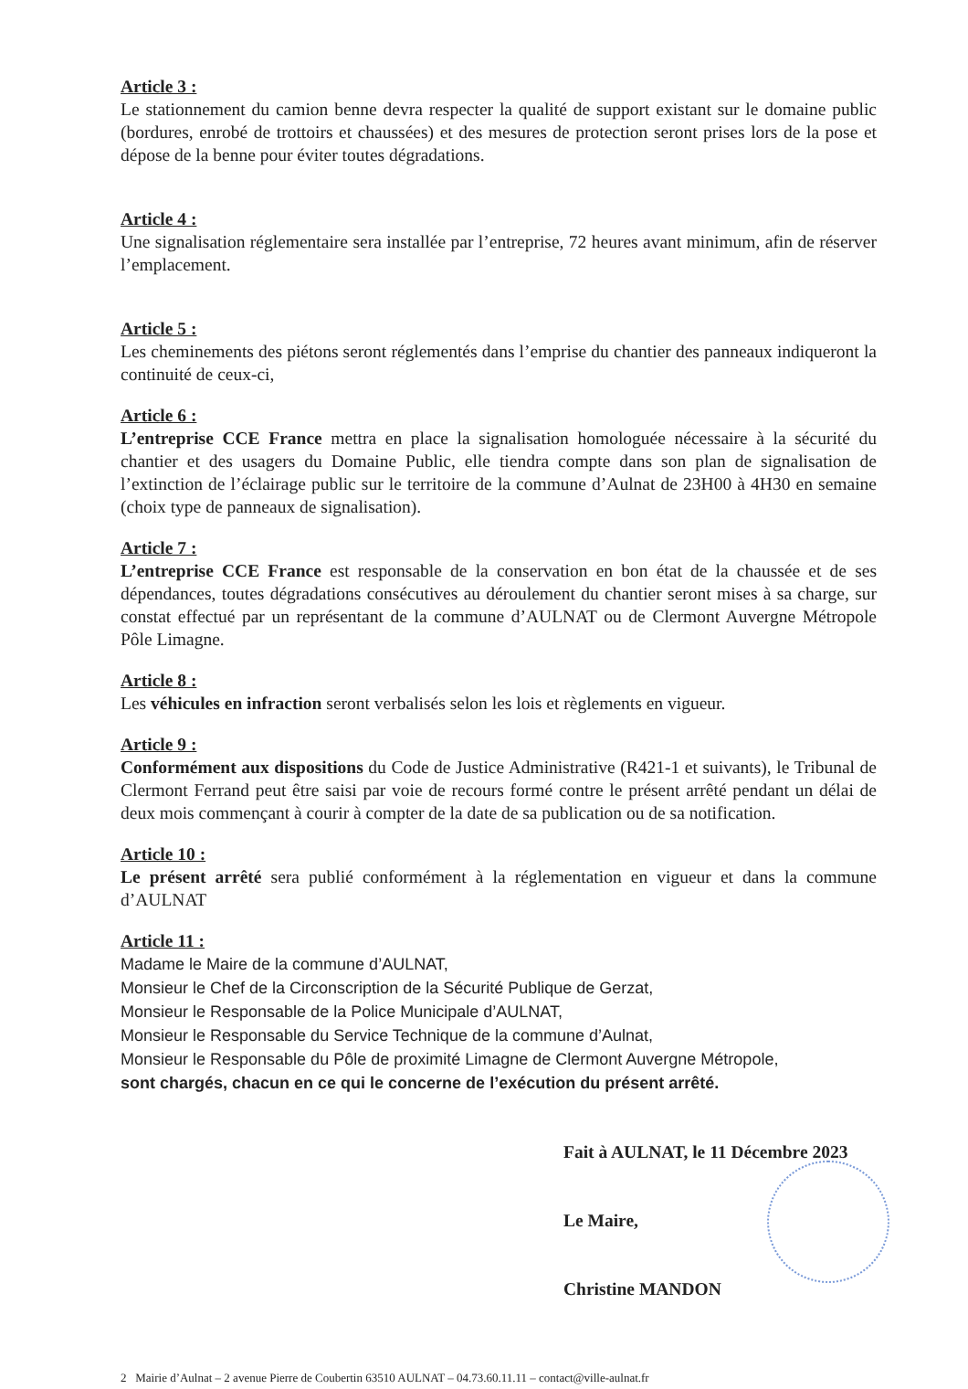Article 3 :
Le stationnement du camion benne devra respecter la qualité de support existant sur le domaine public (bordures, enrobé de trottoirs et chaussées) et des mesures de protection seront prises lors de la pose et dépose de la benne pour éviter toutes dégradations.
Article 4 :
Une signalisation réglementaire sera installée par l’entreprise, 72 heures avant minimum, afin de réserver l’emplacement.
Article 5 :
Les cheminements des piétons seront réglementés dans l’emprise du chantier des panneaux indiqueront la continuité de ceux-ci,
Article 6 :
L’entreprise CCE France mettra en place la signalisation homologuée nécessaire à la sécurité du chantier et des usagers du Domaine Public, elle tiendra compte dans son plan de signalisation de l’extinction de l’éclairage public sur le territoire de la commune d’Aulnat de 23H00 à 4H30 en semaine (choix type de panneaux de signalisation).
Article 7 :
L’entreprise CCE France est responsable de la conservation en bon état de la chaussée et de ses dépendances, toutes dégradations consécutives au déroulement du chantier seront mises à sa charge, sur constat effectué par un représentant de la commune d’AULNAT ou de Clermont Auvergne Métropole Pôle Limagne.
Article 8 :
Les véhicules en infraction seront verbalisés selon les lois et règlements en vigueur.
Article 9 :
Conformément aux dispositions du Code de Justice Administrative (R421-1 et suivants), le Tribunal de Clermont Ferrand peut être saisi par voie de recours formé contre le présent arrêté pendant un délai de deux mois commençant à courir à compter de la date de sa publication ou de sa notification.
Article 10 :
Le présent arrêté sera publié conformément à la réglementation en vigueur et dans la commune d’AULNAT
Article 11 :
Madame le Maire de la commune d’AULNAT,
Monsieur le Chef de la Circonscription de la Sécurité Publique de Gerzat,
Monsieur le Responsable de la Police Municipale d’AULNAT,
Monsieur le Responsable du Service Technique de la commune d’Aulnat,
Monsieur le Responsable du Pôle de proximité Limagne de Clermont Auvergne Métropole,
sont chargés, chacun en ce qui le concerne de l’exécution du présent arrêté.
Fait à AULNAT, le 11 Décembre 2023
Le Maire,
Christine MANDON
2 Mairie d’Aulnat – 2 avenue Pierre de Coubertin 63510 AULNAT – 04.73.60.11.11 – contact@ville-aulnat.fr